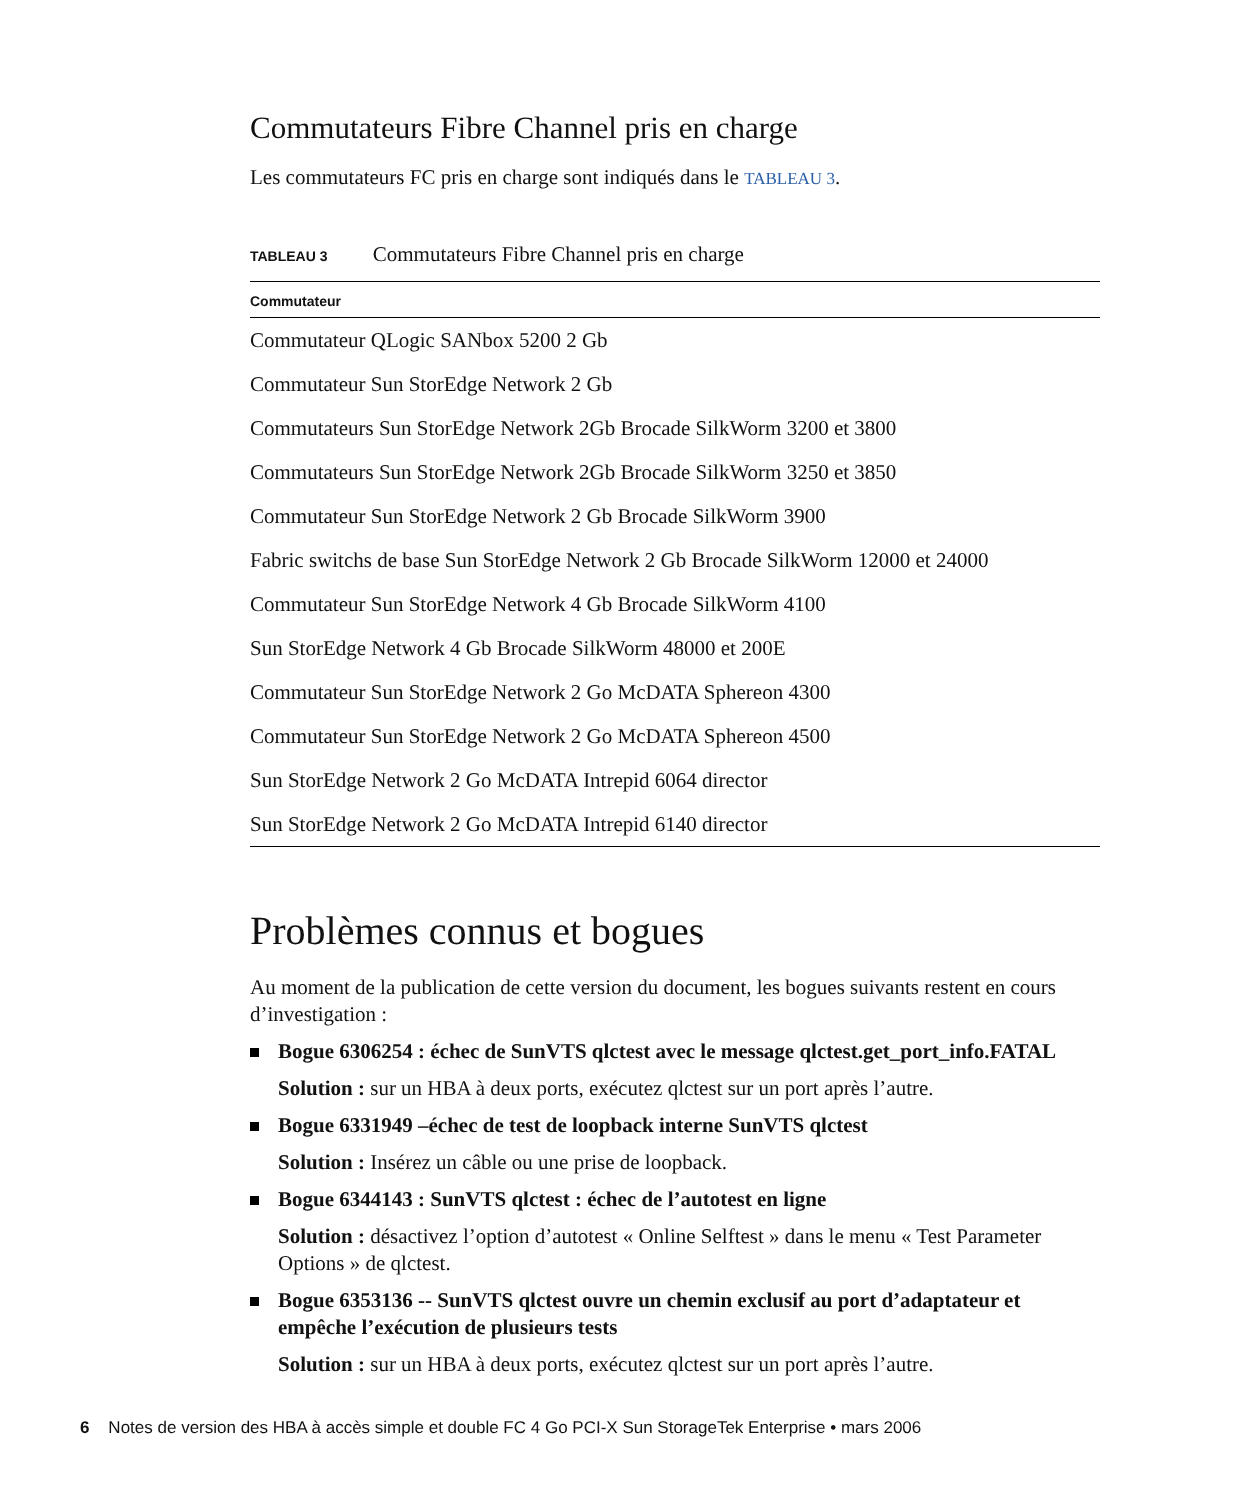Commutateurs Fibre Channel pris en charge
Les commutateurs FC pris en charge sont indiqués dans le TABLEAU 3.
TABLEAU 3 Commutateurs Fibre Channel pris en charge
| Commutateur |
| --- |
| Commutateur QLogic SANbox 5200 2 Gb |
| Commutateur Sun StorEdge Network 2 Gb |
| Commutateurs Sun StorEdge Network 2Gb Brocade SilkWorm 3200 et 3800 |
| Commutateurs Sun StorEdge Network 2Gb Brocade SilkWorm 3250 et 3850 |
| Commutateur Sun StorEdge Network 2 Gb Brocade SilkWorm 3900 |
| Fabric switchs de base Sun StorEdge Network 2 Gb Brocade SilkWorm 12000 et 24000 |
| Commutateur Sun StorEdge Network 4 Gb Brocade SilkWorm 4100 |
| Sun StorEdge Network 4 Gb Brocade SilkWorm 48000 et 200E |
| Commutateur Sun StorEdge Network 2 Go McDATA Sphereon 4300 |
| Commutateur Sun StorEdge Network 2 Go McDATA Sphereon 4500 |
| Sun StorEdge Network 2 Go McDATA Intrepid 6064 director |
| Sun StorEdge Network 2 Go McDATA Intrepid 6140 director |
Problèmes connus et bogues
Au moment de la publication de cette version du document, les bogues suivants restent en cours d’investigation :
Bogue 6306254 : échec de SunVTS qlctest avec le message qlctest.get_port_info.FATAL
Solution : sur un HBA à deux ports, exécutez qlctest sur un port après l’autre.
Bogue 6331949 –échec de test de loopback interne SunVTS qlctest
Solution : Insérez un câble ou une prise de loopback.
Bogue 6344143 : SunVTS qlctest : échec de l’autotest en ligne
Solution : désactivez l’option d’autotest « Online Selftest » dans le menu « Test Parameter Options » de qlctest.
Bogue 6353136 -- SunVTS qlctest ouvre un chemin exclusif au port d’adaptateur et empêche l’exécution de plusieurs tests
Solution : sur un HBA à deux ports, exécutez qlctest sur un port après l’autre.
6 Notes de version des HBA à accès simple et double FC 4 Go PCI-X Sun StorageTek Enterprise • mars 2006